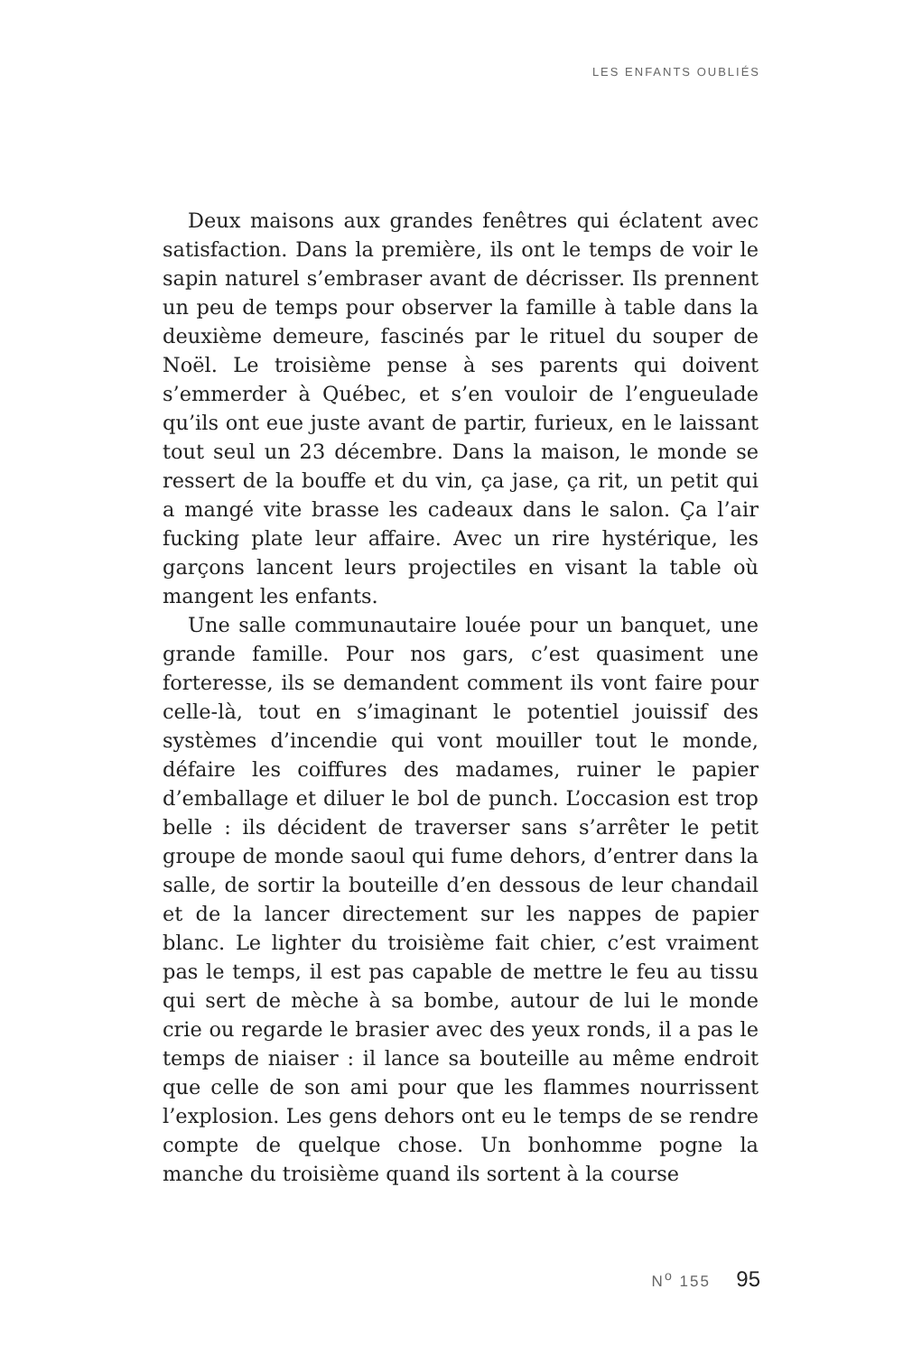LES ENFANTS OUBLIÉS
Deux maisons aux grandes fenêtres qui éclatent avec satisfaction. Dans la première, ils ont le temps de voir le sapin naturel s’embraser avant de décrisser. Ils prennent un peu de temps pour observer la famille à table dans la deuxième demeure, fascinés par le rituel du souper de Noël. Le troisième pense à ses parents qui doivent s’emmerder à Québec, et s’en vouloir de l’engueulade qu’ils ont eue juste avant de partir, furieux, en le laissant tout seul un 23 décembre. Dans la maison, le monde se ressert de la bouffe et du vin, ça jase, ça rit, un petit qui a mangé vite brasse les cadeaux dans le salon. Ça l’air fucking plate leur affaire. Avec un rire hystérique, les garçons lancent leurs projectiles en visant la table où mangent les enfants.
Une salle communautaire louée pour un banquet, une grande famille. Pour nos gars, c’est quasiment une forteresse, ils se demandent comment ils vont faire pour celle-là, tout en s’imaginant le potentiel jouissif des systèmes d’incendie qui vont mouiller tout le monde, défaire les coiffures des madames, ruiner le papier d’emballage et diluer le bol de punch. L’occasion est trop belle : ils décident de traverser sans s’arrêter le petit groupe de monde saoul qui fume dehors, d’entrer dans la salle, de sortir la bouteille d’en dessous de leur chandail et de la lancer directement sur les nappes de papier blanc. Le lighter du troisième fait chier, c’est vraiment pas le temps, il est pas capable de mettre le feu au tissu qui sert de mèche à sa bombe, autour de lui le monde crie ou regarde le brasier avec des yeux ronds, il a pas le temps de niaiser : il lance sa bouteille au même endroit que celle de son ami pour que les flammes nourrissent l’explosion. Les gens dehors ont eu le temps de se rendre compte de quelque chose. Un bonhomme pogne la manche du troisième quand ils sortent à la course
N<sup>o</sup> 155 95